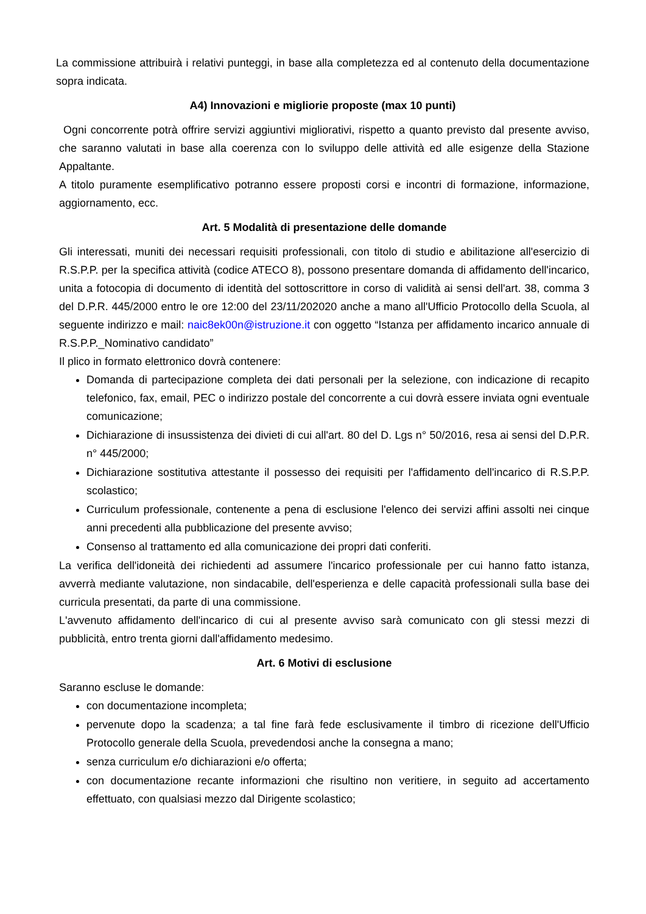La commissione attribuirà i relativi punteggi, in base alla completezza ed al contenuto della documentazione sopra indicata.
A4) Innovazioni e migliorie proposte (max 10 punti)
Ogni concorrente potrà offrire servizi aggiuntivi migliorativi, rispetto a quanto previsto dal presente avviso, che saranno valutati in base alla coerenza con lo sviluppo delle attività ed alle esigenze della Stazione Appaltante.
A titolo puramente esemplificativo potranno essere proposti corsi e incontri di formazione, informazione, aggiornamento, ecc.
Art. 5 Modalità di presentazione delle domande
Gli interessati, muniti dei necessari requisiti professionali, con titolo di studio e abilitazione all'esercizio di R.S.P.P. per la specifica attività (codice ATECO 8), possono presentare domanda di affidamento dell'incarico, unita a fotocopia di documento di identità del sottoscrittore in corso di validità ai sensi dell'art. 38, comma 3 del D.P.R. 445/2000 entro le ore 12:00 del 23/11/202020 anche a mano all'Ufficio Protocollo della Scuola, al seguente indirizzo e mail: naic8ek00n@istruzione.it con oggetto “Istanza per affidamento incarico annuale di R.S.P.P._Nominativo candidato”
Il plico in formato elettronico dovrà contenere:
Domanda di partecipazione completa dei dati personali per la selezione, con indicazione di recapito telefonico, fax, email, PEC o indirizzo postale del concorrente a cui dovrà essere inviata ogni eventuale comunicazione;
Dichiarazione di insussistenza dei divieti di cui all'art. 80 del D. Lgs n° 50/2016, resa ai sensi del D.P.R. n° 445/2000;
Dichiarazione sostitutiva attestante il possesso dei requisiti per l'affidamento dell'incarico di R.S.P.P. scolastico;
Curriculum professionale, contenente a pena di esclusione l'elenco dei servizi affini assolti nei cinque anni precedenti alla pubblicazione del presente avviso;
Consenso al trattamento ed alla comunicazione dei propri dati conferiti.
La verifica dell'idoneità dei richiedenti ad assumere l'incarico professionale per cui hanno fatto istanza, avverrà mediante valutazione, non sindacabile, dell'esperienza e delle capacità professionali sulla base dei curricula presentati, da parte di una commissione.
L'avvenuto affidamento dell'incarico di cui al presente avviso sarà comunicato con gli stessi mezzi di pubblicità, entro trenta giorni dall'affidamento medesimo.
Art. 6 Motivi di esclusione
Saranno escluse le domande:
con documentazione incompleta;
pervenute dopo la scadenza; a tal fine farà fede esclusivamente il timbro di ricezione dell'Ufficio Protocollo generale della Scuola, prevedendosi anche la consegna a mano;
senza curriculum e/o dichiarazioni e/o offerta;
con documentazione recante informazioni che risultino non veritiere, in seguito ad accertamento effettuato, con qualsiasi mezzo dal Dirigente scolastico;